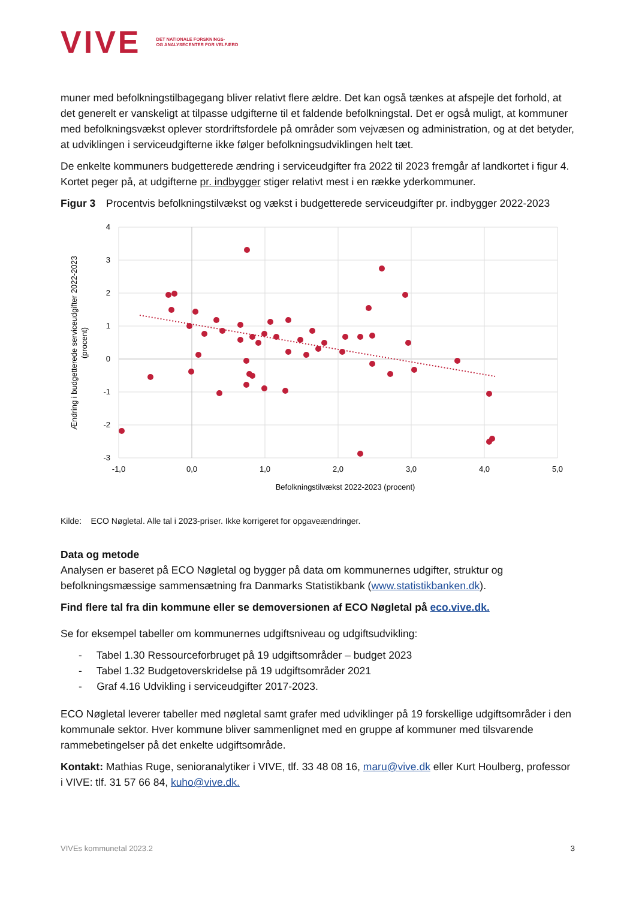VIVE DET NATIONALE FORSKNINGS-
OG ANALYSECENTER FOR VELFÆRD
muner med befolkningstilbagegang bliver relativt flere ældre. Det kan også tænkes at afspejle det forhold, at det generelt er vanskeligt at tilpasse udgifterne til et faldende befolkningstal. Det er også muligt, at kommuner med befolkningsvækst oplever stordriftsfordele på områder som vejvæsen og administration, og at det betyder, at udviklingen i serviceudgifterne ikke følger befolkningsudviklingen helt tæt.
De enkelte kommuners budgetterede ændring i serviceudgifter fra 2022 til 2023 fremgår af landkortet i figur 4. Kortet peger på, at udgifterne pr. indbygger stiger relativt mest i en række yderkommuner.
Figur 3 Procentvis befolkningstilvækst og vækst i budgetterede serviceudgifter pr. indbygger 2022-2023
4
3
2
1
0
-1
-2
-3
-1,0
0,0
1,0
2,0
3,0
4,0
5,0
Befolkningstilvækst 2022-2023 (procent)
Ændring i budgetterede serviceudgifter 2022-2023
(procent)
Kilde: ECO Nøgletal. Alle tal i 2023-priser. Ikke korrigeret for opgaveændringer.
Data og metode
Analysen er baseret på ECO Nøgletal og bygger på data om kommunernes udgifter, struktur og befolkningsmæssige sammensætning fra Danmarks Statistikbank (www.statistikbanken.dk).
Find flere tal fra din kommune eller se demoversionen af ECO Nøgletal på eco.vive.dk.
Se for eksempel tabeller om kommunernes udgiftsniveau og udgiftsudvikling:
- Tabel 1.30 Ressourceforbruget på 19 udgiftsområder – budget 2023
- Tabel 1.32 Budgetoverskridelse på 19 udgiftsområder 2021
- Graf 4.16 Udvikling i serviceudgifter 2017-2023.
ECO Nøgletal leverer tabeller med nøgletal samt grafer med udviklinger på 19 forskellige udgiftsområder i den kommunale sektor. Hver kommune bliver sammenlignet med en gruppe af kommuner med tilsvarende rammebetingelser på det enkelte udgiftsområde.
Kontakt: Mathias Ruge, senioranalytiker i VIVE, tlf. 33 48 08 16, maru@vive.dk eller Kurt Houlberg, professor i VIVE: tlf. 31 57 66 84, kuho@vive.dk.
VIVEs kommunetal 2023.2 3